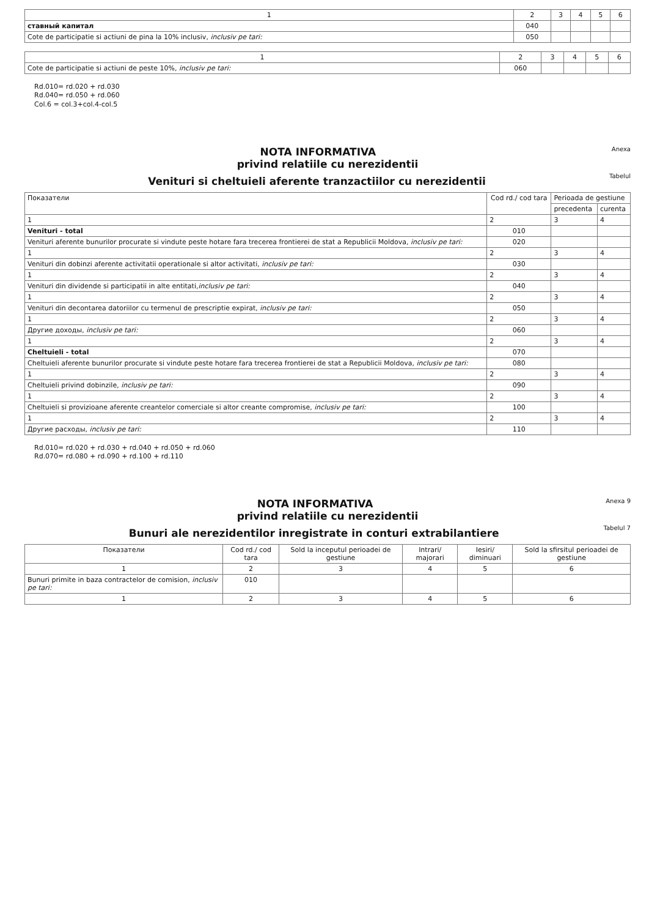| 1 | 2 | 3 | 4 | 5 | 6 |
| ставный капитал | 040 | | | | |
| Cote de participatie si actiuni de pina la 10% inclusiv, inclusiv pe tari: | 050 | | | | |
| 1 | 2 | 3 | 4 | 5 | 6 |
| Cote de participatie si actiuni de peste 10%, inclusiv pe tari: | 060 | | | | |
Rd.010= rd.020 + rd.030
Rd.040= rd.050 + rd.060
Col.6 = col.3+col.4-col.5
Anexa
NOTA INFORMATIVA
privind relatiile cu nerezidentii
Tabelul
Venituri si cheltuieli aferente tranzactiilor cu nerezidentii
| Показатели | Cod rd./ cod tara | Perioada de gestiune | |
| --- | --- | --- | --- |
| | | precedenta | curenta |
| 1 | 2 | 3 | 4 |
| Venituri - total | 010 | | |
| Venituri aferente bunurilor procurate si vindute peste hotare fara trecerea frontierei de stat a Republicii Moldova, inclusiv pe tari: | 020 | | |
| 1 | 2 | 3 | 4 |
| Venituri din dobinzi aferente activitatii operationale si altor activitati, inclusiv pe tari: | 030 | | |
| 1 | 2 | 3 | 4 |
| Venituri din dividende si participatii in alte entitati, inclusiv pe tari: | 040 | | |
| 1 | 2 | 3 | 4 |
| Venituri din decontarea datoriilor cu termenul de prescriptie expirat, inclusiv pe tari: | 050 | | |
| 1 | 2 | 3 | 4 |
| Другие доходы, inclusiv pe tari: | 060 | | |
| 1 | 2 | 3 | 4 |
| Cheltuieli - total | 070 | | |
| Cheltuieli aferente bunurilor procurate si vindute peste hotare fara trecerea frontierei de stat a Republicii Moldova, inclusiv pe tari: | 080 | | |
| 1 | 2 | 3 | 4 |
| Cheltuieli privind dobinzile, inclusiv pe tari: | 090 | | |
| 1 | 2 | 3 | 4 |
| Cheltuieli si provizioane aferente creantelor comerciale si altor creante compromise, inclusiv pe tari: | 100 | | |
| 1 | 2 | 3 | 4 |
| Другие расходы, inclusiv pe tari: | 110 | | |
Rd.010= rd.020 + rd.030 + rd.040 + rd.050 + rd.060
Rd.070= rd.080 + rd.090 + rd.100 + rd.110
Anexa 9
NOTA INFORMATIVA
privind relatiile cu nerezidentii
Tabelul 7
Bunuri ale nerezidentilor inregistrate in conturi extrabilantiere
| Показатели | Cod rd./ cod tara | Sold la inceputul perioadei de gestiune | Intrari/ majorari | Iesiri/ diminuari | Sold la sfirsitul perioadei de gestiune |
| --- | --- | --- | --- | --- | --- |
| 1 | 2 | 3 | 4 | 5 | 6 |
| Bunuri primite in baza contractelor de comision, inclusiv pe tari: | 010 | | | | |
| 1 | 2 | 3 | 4 | 5 | 6 |